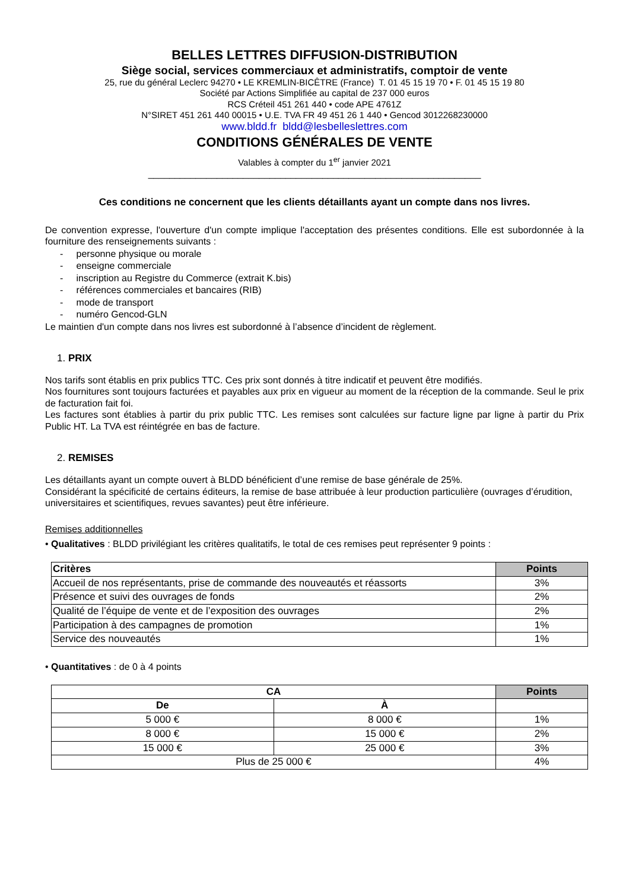BELLES LETTRES DIFFUSION-DISTRIBUTION
Siège social, services commerciaux et administratifs, comptoir de vente
25, rue du général Leclerc 94270 • LE KREMLIN-BICÊTRE (France) T. 01 45 15 19 70 • F. 01 45 15 19 80
Société par Actions Simplifiée au capital de 237 000 euros
RCS Créteil 451 261 440 • code APE 4761Z
N°SIRET 451 261 440 00015 • U.E. TVA FR 49 451 26 1 440 • Gencod 3012268230000
www.bldd.fr bldd@lesbelleslettres.com
CONDITIONS GÉNÉRALES DE VENTE
Valables à compter du 1<sup>er</sup> janvier 2021
_______________________________________________________________
Ces conditions ne concernent que les clients détaillants ayant un compte dans nos livres.
De convention expresse, l'ouverture d'un compte implique l'acceptation des présentes conditions. Elle est subordonnée à la fourniture des renseignements suivants :
- personne physique ou morale
- enseigne commerciale
- inscription au Registre du Commerce (extrait K.bis)
- références commerciales et bancaires (RIB)
- mode de transport
- numéro Gencod-GLN
Le maintien d'un compte dans nos livres est subordonné à l’absence d’incident de règlement.
1. PRIX
Nos tarifs sont établis en prix publics TTC. Ces prix sont donnés à titre indicatif et peuvent être modifiés.
Nos fournitures sont toujours facturées et payables aux prix en vigueur au moment de la réception de la commande. Seul le prix de facturation fait foi.
Les factures sont établies à partir du prix public TTC. Les remises sont calculées sur facture ligne par ligne à partir du Prix Public HT. La TVA est réintégrée en bas de facture.
2. REMISES
Les détaillants ayant un compte ouvert à BLDD bénéficient d’une remise de base générale de 25%.
Considérant la spécificité de certains éditeurs, la remise de base attribuée à leur production particulière (ouvrages d’érudition, universitaires et scientifiques, revues savantes) peut être inférieure.
Remises additionnelles
• Qualitatives : BLDD privilégiant les critères qualitatifs, le total de ces remises peut représenter 9 points :
| Critères | Points |
| --- | --- |
| Accueil de nos représentants, prise de commande des nouveautés et réassorts | 3% |
| Présence et suivi des ouvrages de fonds | 2% |
| Qualité de l’équipe de vente et de l’exposition des ouvrages | 2% |
| Participation à des campagnes de promotion | 1% |
| Service des nouveautés | 1% |
• Quantitatives : de 0 à 4 points
| CA | | Points |
| --- | --- | --- |
| De | À | |
| 5 000 € | 8 000 € | 1% |
| 8 000 € | 15 000 € | 2% |
| 15 000 € | 25 000 € | 3% |
| Plus de 25 000 € | | 4% |